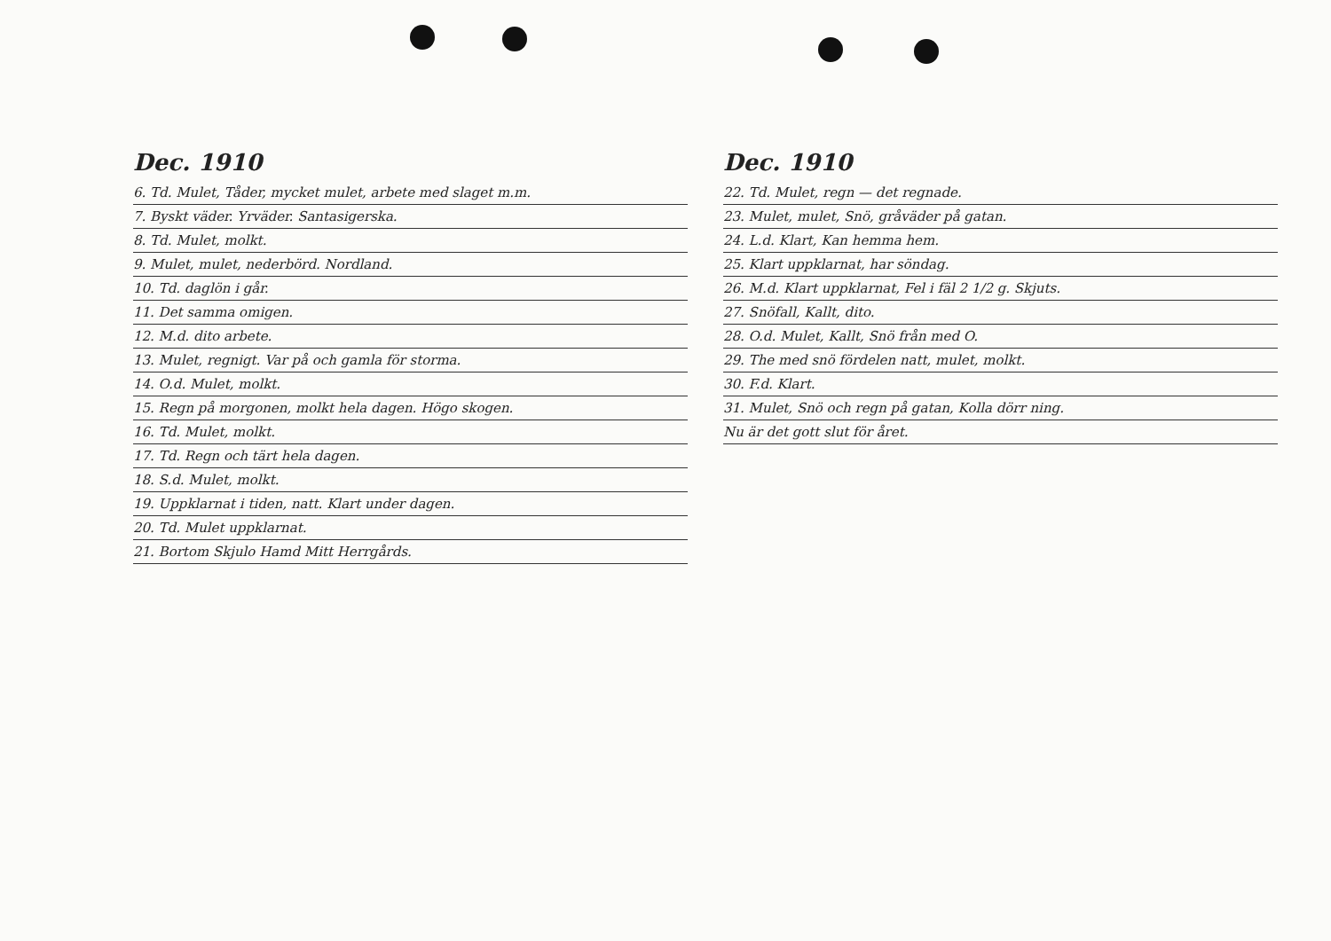Dec. 1910
6. Td. Mulet, Tåder, mycket mulet, arbete med slaget m.m.
7. Byskt väder. Yrväder. Santasigerska.
8. Td. Mulet, molkt.
9. Mulet, mulet, nederbörd. Nordland.
10. Td. daglön i går.
11. Det samma omigen.
12. M.d. dito arbete.
13. Mulet, regnigt. Var på och gamla för storma.
14. O.d. Mulet, molkt.
15. Regn på morgonen, molkt hela dagen. Högo skogen.
16. Td. Mulet, molkt.
17. Td. Regn och tärt hela dagen.
18. S.d. Mulet, molkt.
19. Uppklarnat i tiden, natt. Klart under dagen.
20. Td. Mulet uppklarnat.
21. Bortom Skjulo Hamd Mitt Herrgårds.
Dec. 1910
22. Td. Mulet, regn — det regnade.
23. Mulet, mulet, Snö, gråväder på gatan.
24. L.d. Klart, Kan hemma hem.
25. Klart uppklarnat, har söndag.
26. M.d. Klart uppklarnat, Fel i fäl 2 1/2 g. Skjuts.
27. Snöfall, Kallt, dito.
28. O.d. Mulet, Kallt, Snö från med O.
29. The med snö fördelen natt, mulet, molkt.
30. F.d. Klart.
31. Mulet, Snö och regn på gatan, Kolla dörr ning.
Nu är det gott slut för året.